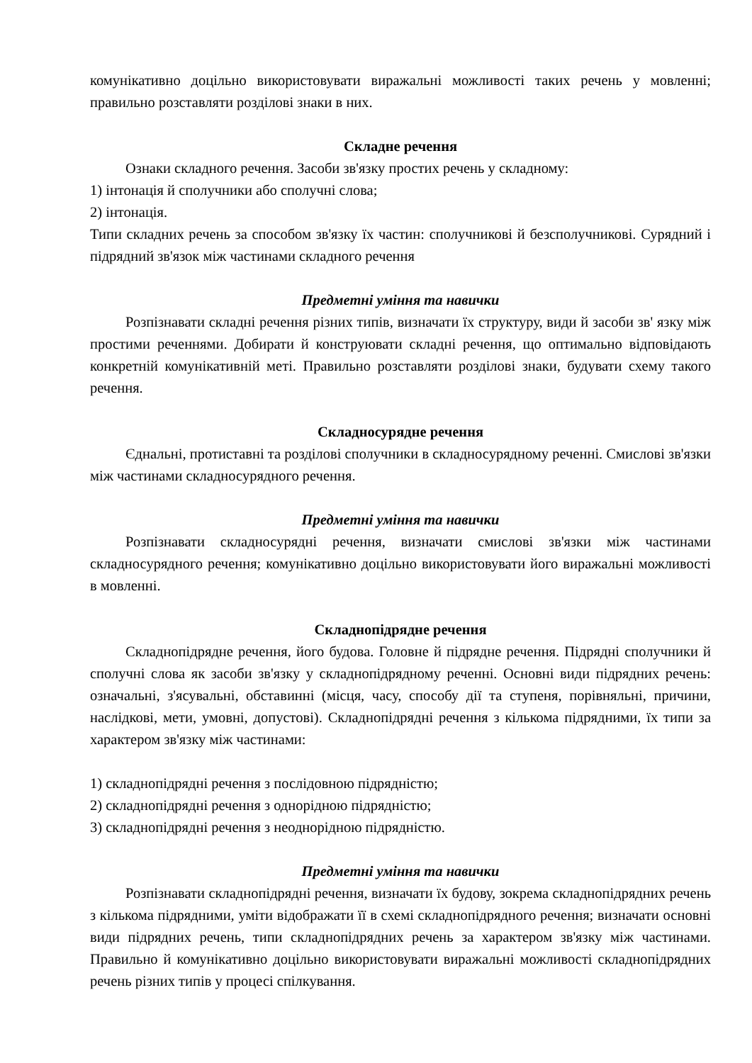комунікативно доцільно використовувати виражальні можливості таких речень у мовленні; правильно розставляти розділові знаки в них.
Складне речення
Ознаки складного речення. Засоби зв'язку простих речень у складному:
1) інтонація й сполучники або сполучні слова;
2) інтонація.
Типи складних речень за способом зв'язку їх частин: сполучникові й безсполучникові. Сурядний і підрядний зв'язок між частинами складного речення
Предметні уміння та навички
Розпізнавати складні речення різних типів, визначати їх структуру, види й засоби зв' язку між простими реченнями. Добирати й конструювати складні речення, що оптимально відповідають конкретній комунікативній меті. Правильно розставляти розділові знаки, будувати схему такого речення.
Складносурядне речення
Єднальні, протиставні та розділові сполучники в складносурядному реченні. Смислові зв'язки між частинами складносурядного речення.
Предметні уміння та навички
Розпізнавати складносурядні речення, визначати смислові зв'язки між частинами складносурядного речення; комунікативно доцільно використовувати його виражальні можливості в мовленні.
Складнопідрядне речення
Складнопідрядне речення, його будова. Головне й підрядне речення. Підрядні сполучники й сполучні слова як засоби зв'язку у складнопідрядному реченні. Основні види підрядних речень: означальні, з'ясувальні, обставинні (місця, часу, способу дії та ступеня, порівняльні, причини, наслідкові, мети, умовні, допустові). Складнопідрядні речення з кількома підрядними, їх типи за характером зв'язку між частинами:
1) складнопідрядні речення з послідовною підрядністю;
2) складнопідрядні речення з однорідною підрядністю;
3) складнопідрядні речення з неоднорідною підрядністю.
Предметні уміння та навички
Розпізнавати складнопідрядні речення, визначати їх будову, зокрема складнопідрядних речень з кількома підрядними, уміти відображати її в схемі складнопідрядного речення; визначати основні види підрядних речень, типи складнопідрядних речень за характером зв'язку між частинами. Правильно й комунікативно доцільно використовувати виражальні можливості складнопідрядних речень різних типів у процесі спілкування.